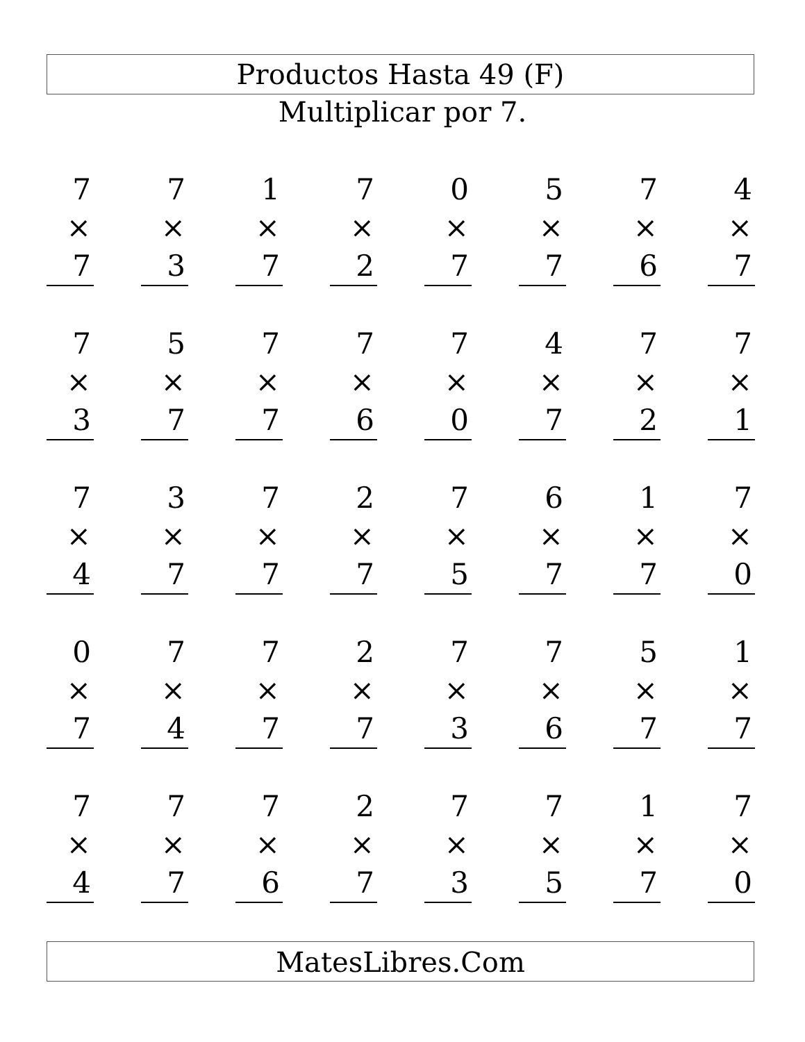Productos Hasta 49 (F)
Multiplicar por 7.
| 7 × 7 | | 7 × 3 | | 1 × 7 | | 7 × 2 | | 0 × 7 | | 5 × 7 | | 7 × 6 | | 4 × 7 |
| 7 × 3 | | 5 × 7 | | 7 × 7 | | 7 × 6 | | 7 × 0 | | 4 × 7 | | 7 × 2 | | 7 × 1 |
| 7 × 4 | | 3 × 7 | | 7 × 7 | | 2 × 7 | | 7 × 5 | | 6 × 7 | | 1 × 7 | | 7 × 0 |
| 0 × 7 | | 7 × 4 | | 7 × 7 | | 2 × 7 | | 7 × 3 | | 7 × 6 | | 5 × 7 | | 1 × 7 |
| 7 × 4 | | 7 × 7 | | 7 × 6 | | 2 × 7 | | 7 × 3 | | 7 × 5 | | 1 × 7 | | 7 × 0 |
MatesLibres.Com